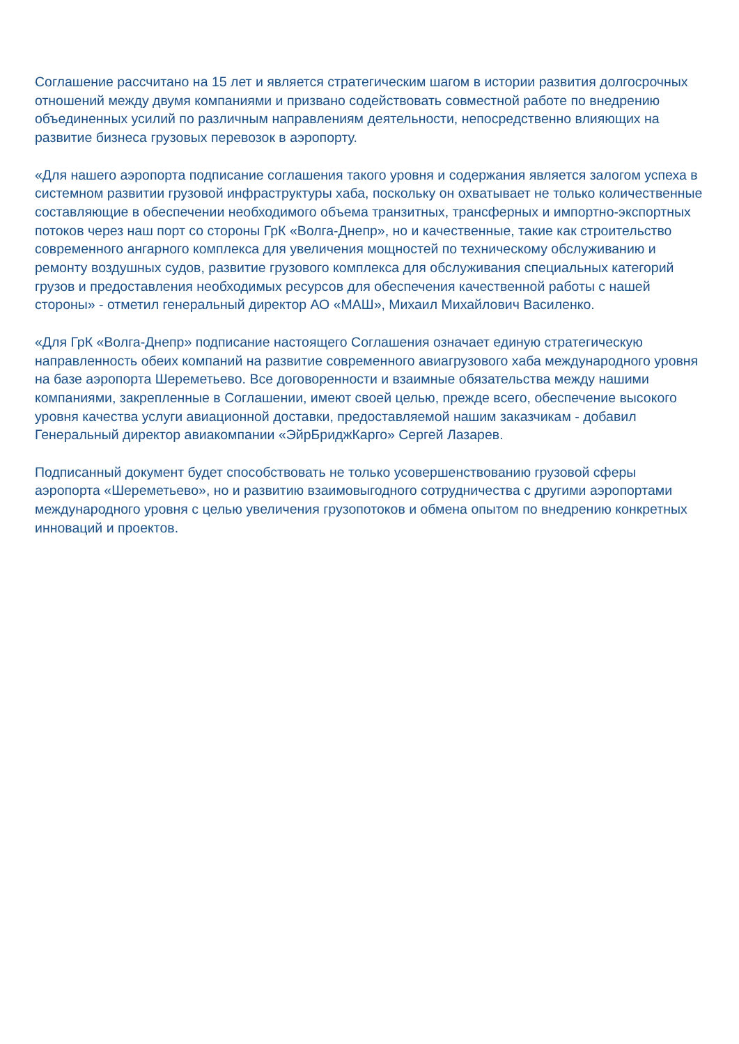Соглашение рассчитано на 15 лет и является стратегическим шагом в истории развития долгосрочных отношений между двумя компаниями и призвано содействовать совместной работе по внедрению объединенных усилий по различным направлениям деятельности, непосредственно влияющих на развитие бизнеса грузовых перевозок в аэропорту.
«Для нашего аэропорта подписание соглашения такого уровня и содержания является залогом успеха в системном развитии грузовой инфраструктуры хаба, поскольку он охватывает не только количественные составляющие в обеспечении необходимого объема транзитных, трансферных и импортно-экспортных потоков через наш порт со стороны ГрК «Волга-Днепр», но и качественные, такие как строительство современного ангарного комплекса для увеличения мощностей по техническому обслуживанию и ремонту воздушных судов, развитие грузового комплекса для обслуживания специальных категорий грузов и предоставления необходимых ресурсов для обеспечения качественной работы с нашей стороны» - отметил генеральный директор АО «МАШ», Михаил Михайлович Василенко.
«Для ГрК «Волга-Днепр» подписание настоящего Соглашения означает единую стратегическую направленность обеих компаний на развитие современного авиагрузового хаба международного уровня на базе аэропорта Шереметьево. Все договоренности и взаимные обязательства между нашими компаниями, закрепленные в Соглашении, имеют своей целью, прежде всего, обеспечение высокого уровня качества услуги авиационной доставки, предоставляемой нашим заказчикам - добавил Генеральный директор авиакомпании «ЭйрБриджКарго» Сергей Лазарев.
Подписанный документ будет способствовать не только усовершенствованию грузовой сферы аэропорта «Шереметьево», но и развитию взаимовыгодного сотрудничества с другими аэропортами международного уровня с целью увеличения грузопотоков и обмена опытом по внедрению конкретных инноваций и проектов.